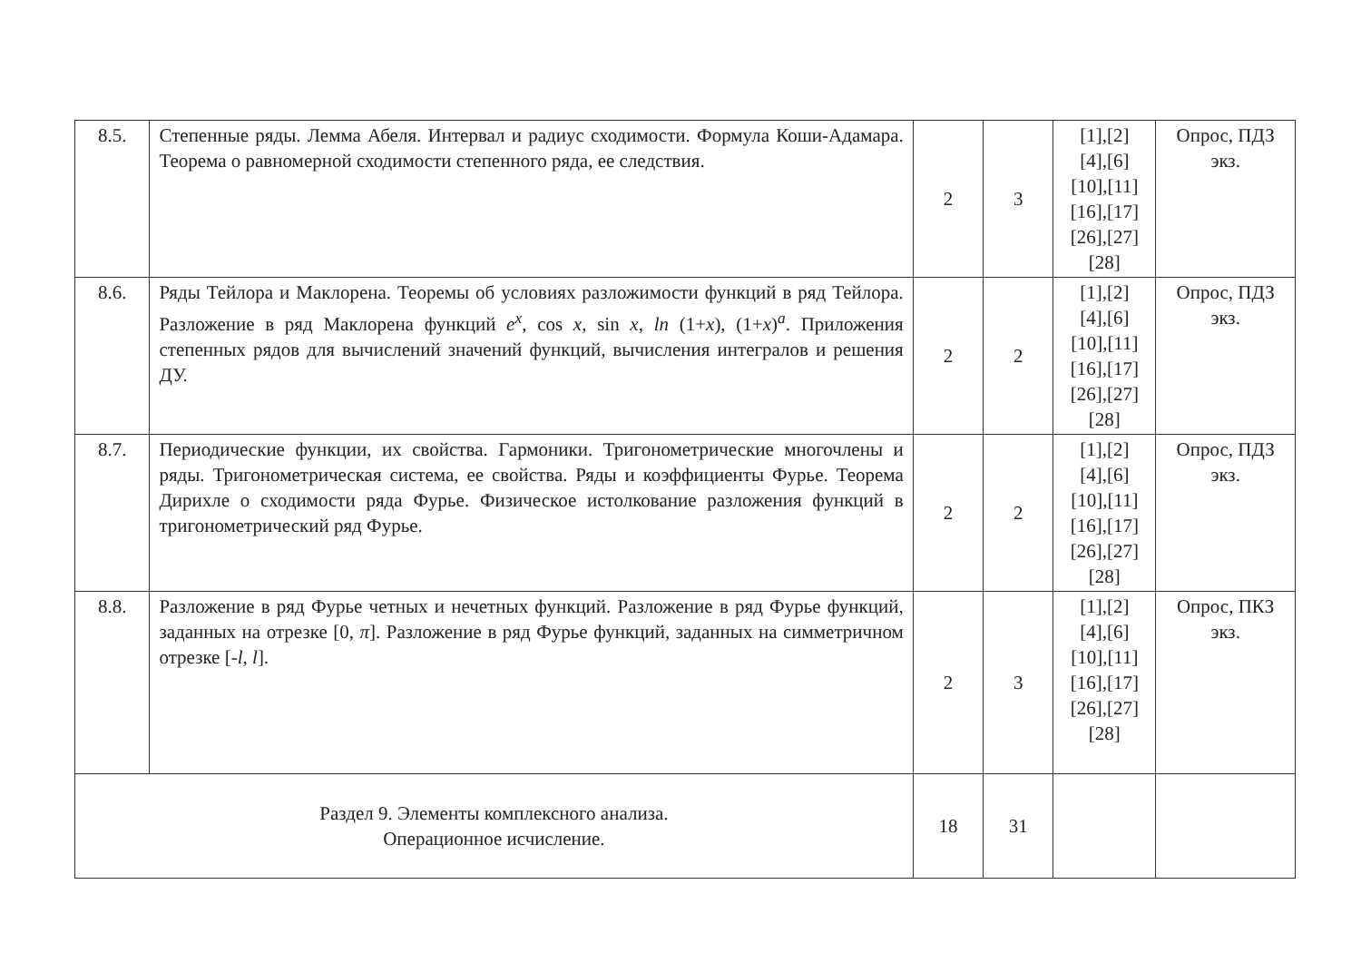| 8.5. | Степенные ряды. Лемма Абеля. Интервал и радиус сходимости. Формула Коши-Адамара. Теорема о равномерной сходимости степенного ряда, ее следствия. | 2 | 3 | [1],[2] [4],[6] [10],[11] [16],[17] [26],[27] [28] | Опрос, ПДЗ экз. |
| 8.6. | Ряды Тейлора и Маклорена. Теоремы об условиях разложимости функций в ряд Тейлора. Разложение в ряд Маклорена функций e<sup>x</sup>, cos x , sin x , ln (1+ x ), (1+ x )<sup>a</sup>. Приложения степенных рядов для вычислений значений функций, вычисления интегралов и решения ДУ. | 2 | 2 | [1],[2] [4],[6] [10],[11] [16],[17] [26],[27] [28] | Опрос, ПДЗ экз. |
| 8.7. | Периодические функции, их свойства. Гармоники. Тригонометрические многочлены и ряды. Тригонометрическая система, ее свойства. Ряды и коэффициенты Фурье. Теорема Дирихле о сходимости ряда Фурье. Физическое истолкование разложения функций в тригонометрический ряд Фурье. | 2 | 2 | [1],[2] [4],[6] [10],[11] [16],[17] [26],[27] [28] | Опрос, ПДЗ экз. |
| 8.8. | Разложение в ряд Фурье четных и нечетных функций. Разложение в ряд Фурье функций, заданных на отрезке [0, π ]. Разложение в ряд Фурье функций, заданных на симметричном отрезке [- l , l ]. | 2 | 3 | [1],[2] [4],[6] [10],[11] [16],[17] [26],[27] [28] | Опрос, ПКЗ экз. |
| Раздел 9. Элементы комплексного анализа. Операционное исчисление. | | 18 | 31 | | |